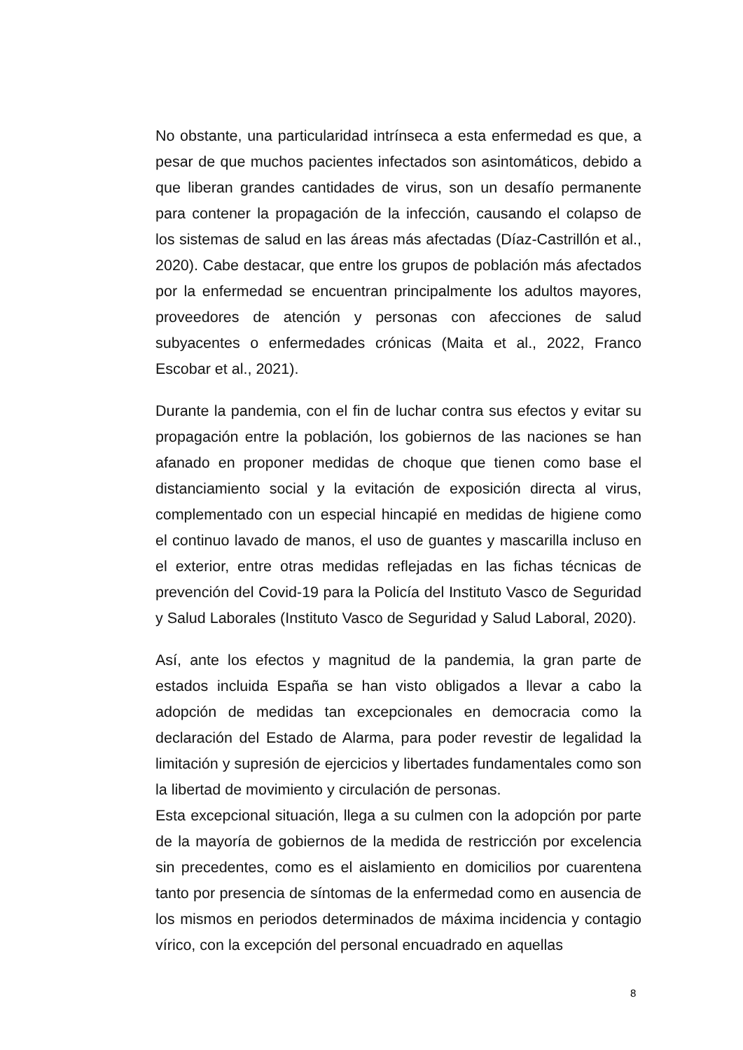No obstante, una particularidad intrínseca a esta enfermedad es que, a pesar de que muchos pacientes infectados son asintomáticos, debido a que liberan grandes cantidades de virus, son un desafío permanente para contener la propagación de la infección, causando el colapso de los sistemas de salud en las áreas más afectadas (Díaz-Castrillón et al., 2020). Cabe destacar, que entre los grupos de población más afectados por la enfermedad se encuentran principalmente los adultos mayores, proveedores de atención y personas con afecciones de salud subyacentes o enfermedades crónicas (Maita et al., 2022, Franco Escobar et al., 2021).
Durante la pandemia, con el fin de luchar contra sus efectos y evitar su propagación entre la población, los gobiernos de las naciones se han afanado en proponer medidas de choque que tienen como base el distanciamiento social y la evitación de exposición directa al virus, complementado con un especial hincapié en medidas de higiene como el continuo lavado de manos, el uso de guantes y mascarilla incluso en el exterior, entre otras medidas reflejadas en las fichas técnicas de prevención del Covid-19 para la Policía del Instituto Vasco de Seguridad y Salud Laborales (Instituto Vasco de Seguridad y Salud Laboral, 2020).
Así, ante los efectos y magnitud de la pandemia, la gran parte de estados incluida España se han visto obligados a llevar a cabo la adopción de medidas tan excepcionales en democracia como la declaración del Estado de Alarma, para poder revestir de legalidad la limitación y supresión de ejercicios y libertades fundamentales como son la libertad de movimiento y circulación de personas.
Esta excepcional situación, llega a su culmen con la adopción por parte de la mayoría de gobiernos de la medida de restricción por excelencia sin precedentes, como es el aislamiento en domicilios por cuarentena tanto por presencia de síntomas de la enfermedad como en ausencia de los mismos en periodos determinados de máxima incidencia y contagio vírico, con la excepción del personal encuadrado en aquellas
8